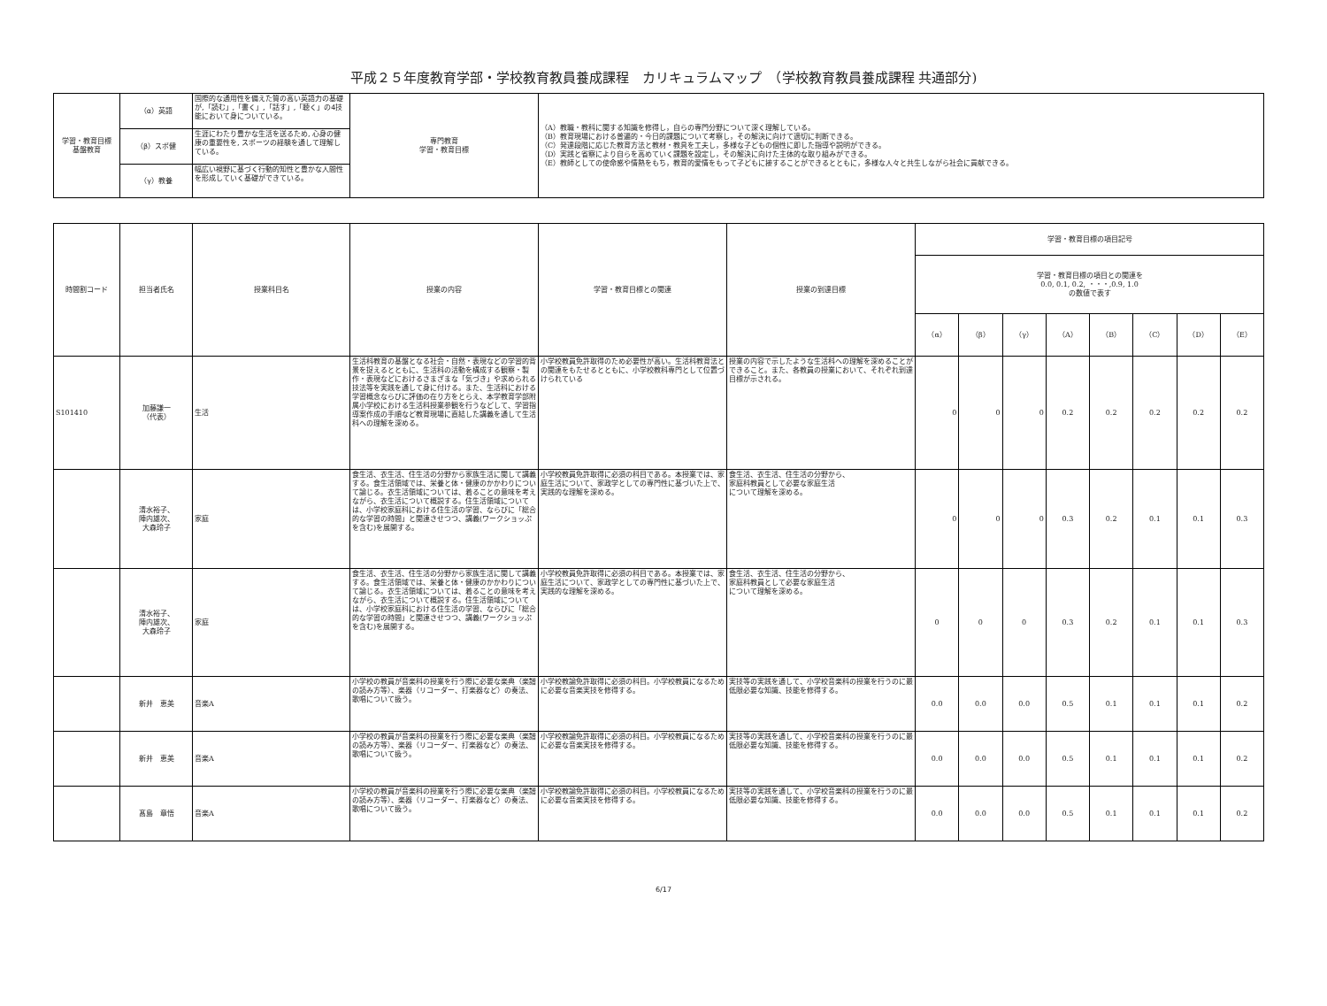平成２５年度教育学部・学校教育教員養成課程　カリキュラムマップ　（学校教育教員養成課程 共通部分)
| 学習・教育目標 基盤教育 | （α）英語 | 国際的な通用性を備えた質の高い英語力の基礎が,「読む」,「書く」,「話す」,「聴く」の4技能において身についている。 | 専門教育 学習・教育目標 | （A）教職・教科に関する知識を修得し，自らの専門分野について深く理解している。 （B）教育現場における普遍的・今日的課題について考察し，その解決に向けて適切に判断できる。 （C）発達段階に応じた教育方法と教材・教具を工夫し，多様な子どもの個性に即した指導や説明ができる。 （D）実践と省察により自らを高めていく課題を設定し，その解決に向けた主体的な取り組みができる。 （E）教師としての使命感や情熱をもち，教育的愛情をもって子どもに接することができるとともに，多様な人々と共生しながら社会に貢献できる。 |
| | （β）スポ健 | 生涯にわたり豊かな生活を送るため, 心身の健康の重要性を, スポーツの経験を通して理解している。 | | |
| | （γ）教養 | 幅広い視野に基づく行動的知性と豊かな人間性を形成していく基礎ができている。 | | |
| 時間割コード | 担当者氏名 | 授業科目名 | 授業の内容 | 学習・教育目標との関連 | 授業の到達目標 | 学習・教育目標の項目記号 | | | | | | | |
| --- | --- | --- | --- | --- | --- | --- | --- | --- | --- | --- | --- | --- | --- |
| | | | | | | 学習・教育目標の項目との関連を 0.0, 0.1, 0.2, ・・・,0.9, 1.0 の数値で表す | | | | | | | |
| | | | | | | （α） | （β） | （γ） | （A） | （B） | （C） | （D） | （E） |
| S101410 | 加藤謙一 （代表） | 生活 | 生活科教育の基盤となる社会・自然・表現などの学習的背景を捉えるとともに、生活科の活動を構成する観察・製作・表現などにおけるさまざまな「気づき」や求められる技法等を実践を通して身に付ける。また、生活科における学習概念ならびに評価の在り方をとらえ、本学教育学部附属小学校における生活科授業参観を行うなどして、学習指導案作成の手順など教育現場に直結した講義を通して生活科への理解を深める。 | 小学校教員免許取得のため必要性が高い。生活科教育法との関連をもたせるとともに、小学校教科専門として位置づけられている | 授業の内容で示したような生活科への理解を深めることができること。また、各教員の授業において、それぞれ到達目標が示される。 | 0 | 0 | 0 | 0.2 | 0.2 | 0.2 | 0.2 | 0.2 |
| | 清水裕子、 陣内雄次、 大森玲子 | 家庭 | 食生活、衣生活、住生活の分野から家族生活に関して講義する。食生活領域では、栄養と体・健康のかかわりについて論じる。衣生活領域については、着ることの意味を考えながら、衣生活について概説する。住生活領域については、小学校家庭科における住生活の学習、ならびに「総合的な学習の時間」と関連させつつ、講義(ワークショッぷを含む)を展開する。 | 小学校教員免許取得に必須の科目である。本授業では、家庭生活について、家政学としての専門性に基づいた上で、実践的な理解を深める。 | 食生活、衣生活、住生活の分野から、 家庭科教員として必要な家庭生活 について理解を深める。 | 0 | 0 | 0 | 0.3 | 0.2 | 0.1 | 0.1 | 0.3 |
| | 清水裕子、 陣内雄次、 大森玲子 | 家庭 | 食生活、衣生活、住生活の分野から家族生活に関して講義する。食生活領域では、栄養と体・健康のかかわりについて論じる。衣生活領域については、着ることの意味を考えながら、衣生活について概説する。住生活領域については、小学校家庭科における住生活の学習、ならびに「総合的な学習の時間」と関連させつつ、講義(ワークショッぷを含む)を展開する。 | 小学校教員免許取得に必須の科目である。本授業では、家庭生活について、家政学としての専門性に基づいた上で、実践的な理解を深める。 | 食生活、衣生活、住生活の分野から、 家庭科教員として必要な家庭生活 について理解を深める。 | 0 | 0 | 0 | 0.3 | 0.2 | 0.1 | 0.1 | 0.3 |
| | 新井 恵美 | 音楽A | 小学校の教員が音楽科の授業を行う際に必要な楽典（楽譜の読み方等）、楽器（リコーダー、打楽器など）の奏法、歌唱について扱う。 | 小学校教論免許取得に必須の科目。小学校教員になるために必要な音楽実技を修得する。 | 実技等の実践を通して、小学校音楽科の授業を行うのに最低限必要な知識、技能を修得する。 | 0.0 | 0.0 | 0.0 | 0.5 | 0.1 | 0.1 | 0.1 | 0.2 |
| | 新井 恵美 | 音楽A | 小学校の教員が音楽科の授業を行う際に必要な楽典（楽譜の読み方等）、楽器（リコーダー、打楽器など）の奏法、歌唱について扱う。 | 小学校教論免許取得に必須の科目。小学校教員になるために必要な音楽実技を修得する。 | 実技等の実践を通して、小学校音楽科の授業を行うのに最低限必要な知識、技能を修得する。 | 0.0 | 0.0 | 0.0 | 0.5 | 0.1 | 0.1 | 0.1 | 0.2 |
| | 髙島 章悟 | 音楽A | 小学校の教員が音楽科の授業を行う際に必要な楽典（楽譜の読み方等）、楽器（リコーダー、打楽器など）の奏法、歌唱について扱う。 | 小学校教論免許取得に必須の科目。小学校教員になるために必要な音楽実技を修得する。 | 実技等の実践を通して、小学校音楽科の授業を行うのに最低限必要な知識、技能を修得する。 | 0.0 | 0.0 | 0.0 | 0.5 | 0.1 | 0.1 | 0.1 | 0.2 |
6/17